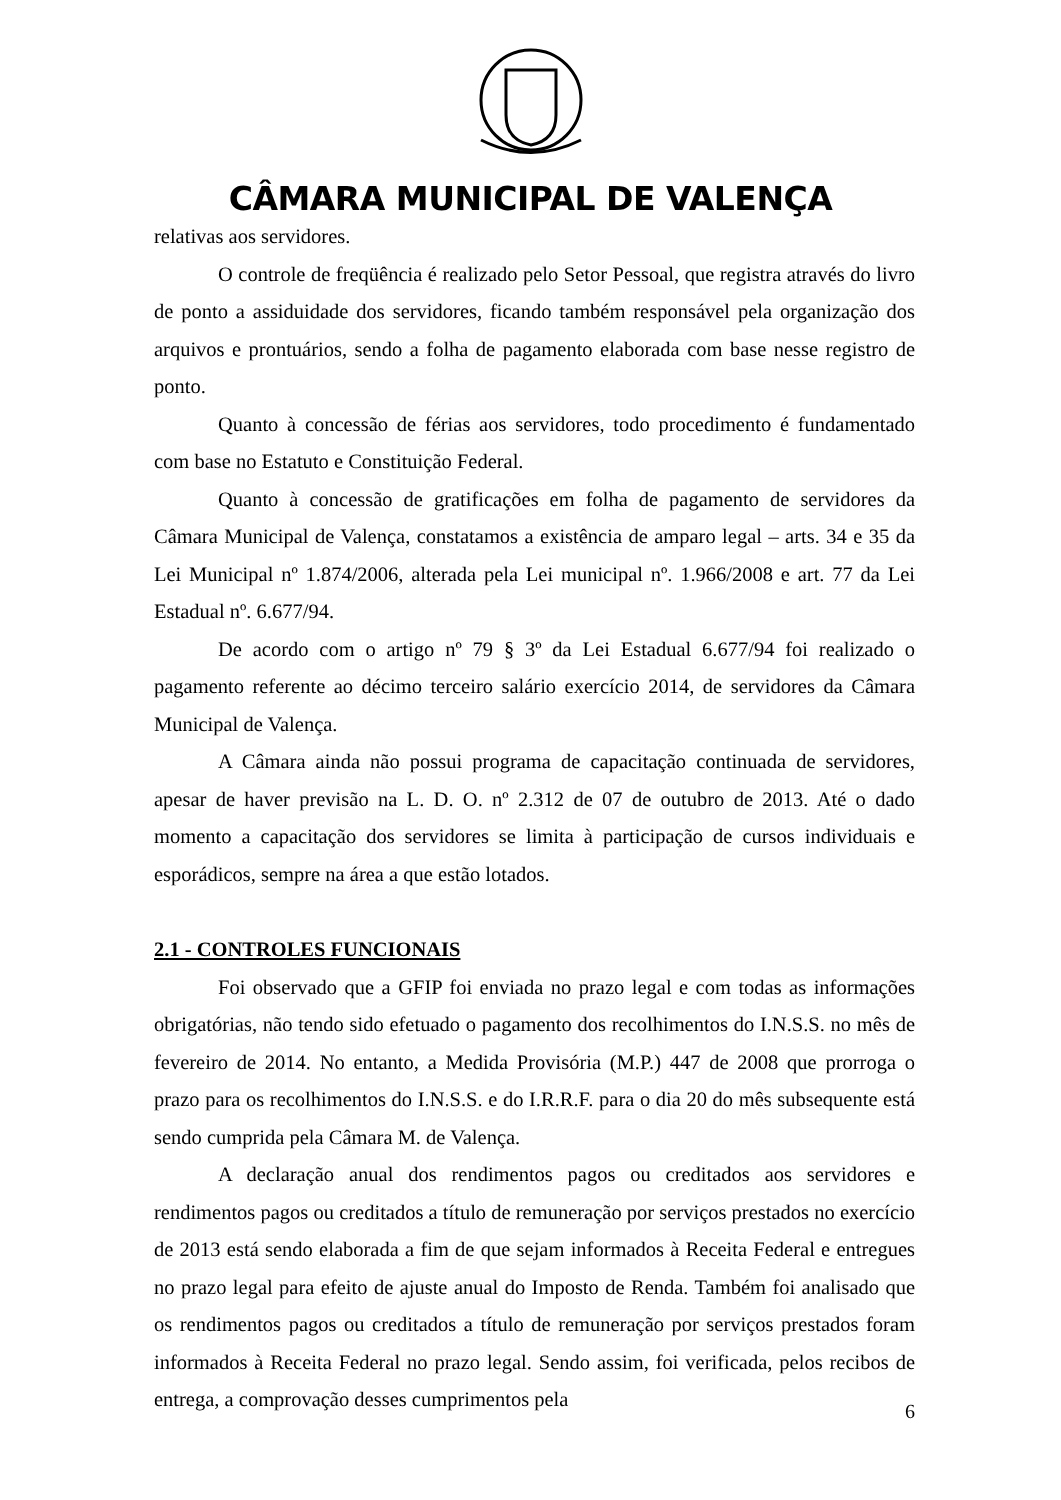CÂMARA MUNICIPAL DE VALENÇA
relativas aos servidores.
O controle de freqüência é realizado pelo Setor Pessoal, que registra através do livro de ponto a assiduidade dos servidores, ficando também responsável pela organização dos arquivos e prontuários, sendo a folha de pagamento elaborada com base nesse registro de ponto.
Quanto à concessão de férias aos servidores, todo procedimento é fundamentado com base no Estatuto e Constituição Federal.
Quanto à concessão de gratificações em folha de pagamento de servidores da Câmara Municipal de Valença, constatamos a existência de amparo legal – arts. 34 e 35 da Lei Municipal nº 1.874/2006, alterada pela Lei municipal nº. 1.966/2008 e art. 77 da Lei Estadual nº. 6.677/94.
De acordo com o artigo nº 79 § 3º da Lei Estadual 6.677/94 foi realizado o pagamento referente ao décimo terceiro salário exercício 2014, de servidores da Câmara Municipal de Valença.
A Câmara ainda não possui programa de capacitação continuada de servidores, apesar de haver previsão na L. D. O. nº 2.312 de 07 de outubro de 2013. Até o dado momento a capacitação dos servidores se limita à participação de cursos individuais e esporádicos, sempre na área a que estão lotados.
2.1 - CONTROLES FUNCIONAIS
Foi observado que a GFIP foi enviada no prazo legal e com todas as informações obrigatórias, não tendo sido efetuado o pagamento dos recolhimentos do I.N.S.S. no mês de fevereiro de 2014. No entanto, a Medida Provisória (M.P.) 447 de 2008 que prorroga o prazo para os recolhimentos do I.N.S.S. e do I.R.R.F. para o dia 20 do mês subsequente está sendo cumprida pela Câmara M. de Valença.
A declaração anual dos rendimentos pagos ou creditados aos servidores e rendimentos pagos ou creditados a título de remuneração por serviços prestados no exercício de 2013 está sendo elaborada a fim de que sejam informados à Receita Federal e entregues no prazo legal para efeito de ajuste anual do Imposto de Renda. Também foi analisado que os rendimentos pagos ou creditados a título de remuneração por serviços prestados foram informados à Receita Federal no prazo legal. Sendo assim, foi verificada, pelos recibos de entrega, a comprovação desses cumprimentos pela
6